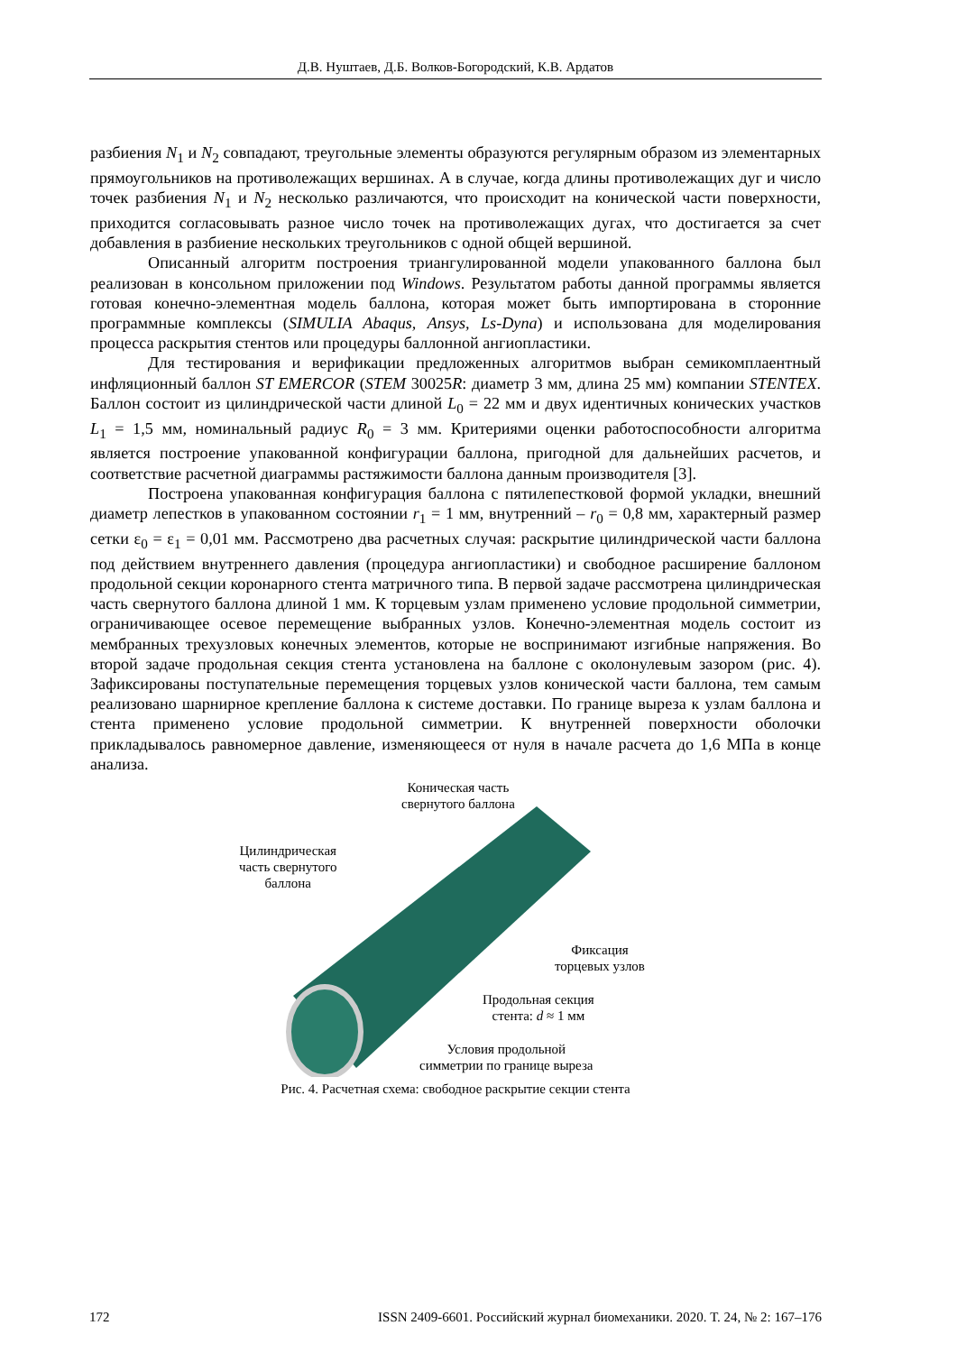Д.В. Нуштаев, Д.Б. Волков-Богородский, К.В. Ардатов
разбиения N<sub>1</sub> и N<sub>2</sub> совпадают, треугольные элементы образуются регулярным образом из элементарных прямоугольников на противолежащих вершинах. А в случае, когда длины противолежащих дуг и число точек разбиения N<sub>1</sub> и N<sub>2</sub> несколько различаются, что происходит на конической части поверхности, приходится согласовывать разное число точек на противолежащих дугах, что достигается за счет добавления в разбиение нескольких треугольников с одной общей вершиной.
Описанный алгоритм построения триангулированной модели упакованного баллона был реализован в консольном приложении под Windows. Результатом работы данной программы является готовая конечно-элементная модель баллона, которая может быть импортирована в сторонние программные комплексы (SIMULIA Abaqus, Ansys, Ls-Dyna) и использована для моделирования процесса раскрытия стентов или процедуры баллонной ангиопластики.
Для тестирования и верификации предложенных алгоритмов выбран семикомплаентный инфляционный баллон ST EMERCOR (STEM 30025R: диаметр 3 мм, длина 25 мм) компании STENTEX. Баллон состоит из цилиндрической части длиной L<sub>0</sub> = 22 мм и двух идентичных конических участков L<sub>1</sub> = 1,5 мм, номинальный радиус R<sub>0</sub> = 3 мм. Критериями оценки работоспособности алгоритма является построение упакованной конфигурации баллона, пригодной для дальнейших расчетов, и соответствие расчетной диаграммы растяжимости баллона данным производителя [3].
Построена упакованная конфигурация баллона с пятилепестковой формой укладки, внешний диаметр лепестков в упакованном состоянии r<sub>1</sub> = 1 мм, внутренний – r<sub>0</sub> = 0,8 мм, характерный размер сетки ε<sub>0</sub> = ε<sub>1</sub> = 0,01 мм. Рассмотрено два расчетных случая: раскрытие цилиндрической части баллона под действием внутреннего давления (процедура ангиопластики) и свободное расширение баллоном продольной секции коронарного стента матричного типа. В первой задаче рассмотрена цилиндрическая часть свернутого баллона длиной 1 мм. К торцевым узлам применено условие продольной симметрии, ограничивающее осевое перемещение выбранных узлов. Конечно-элементная модель состоит из мембранных трехузловых конечных элементов, которые не воспринимают изгибные напряжения. Во второй задаче продольная секция стента установлена на баллоне с околонулевым зазором (рис. 4). Зафиксированы поступательные перемещения торцевых узлов конической части баллона, тем самым реализовано шарнирное крепление баллона к системе доставки. По границе выреза к узлам баллона и стента применено условие продольной симметрии. К внутренней поверхности оболочки прикладывалось равномерное давление, изменяющееся от нуля в начале расчета до 1,6 МПа в конце анализа.
Коническая часть
свернутого баллона
Цилиндрическая
часть свернутого
баллона
Фиксация
торцевых узлов
Продольная секция
стента: d ≈ 1 мм
Условия продольной
симметрии по границе выреза
Рис. 4. Расчетная схема: свободное раскрытие секции стента
172 ISSN 2409-6601. Российский журнал биомеханики. 2020. Т. 24, № 2: 167–176